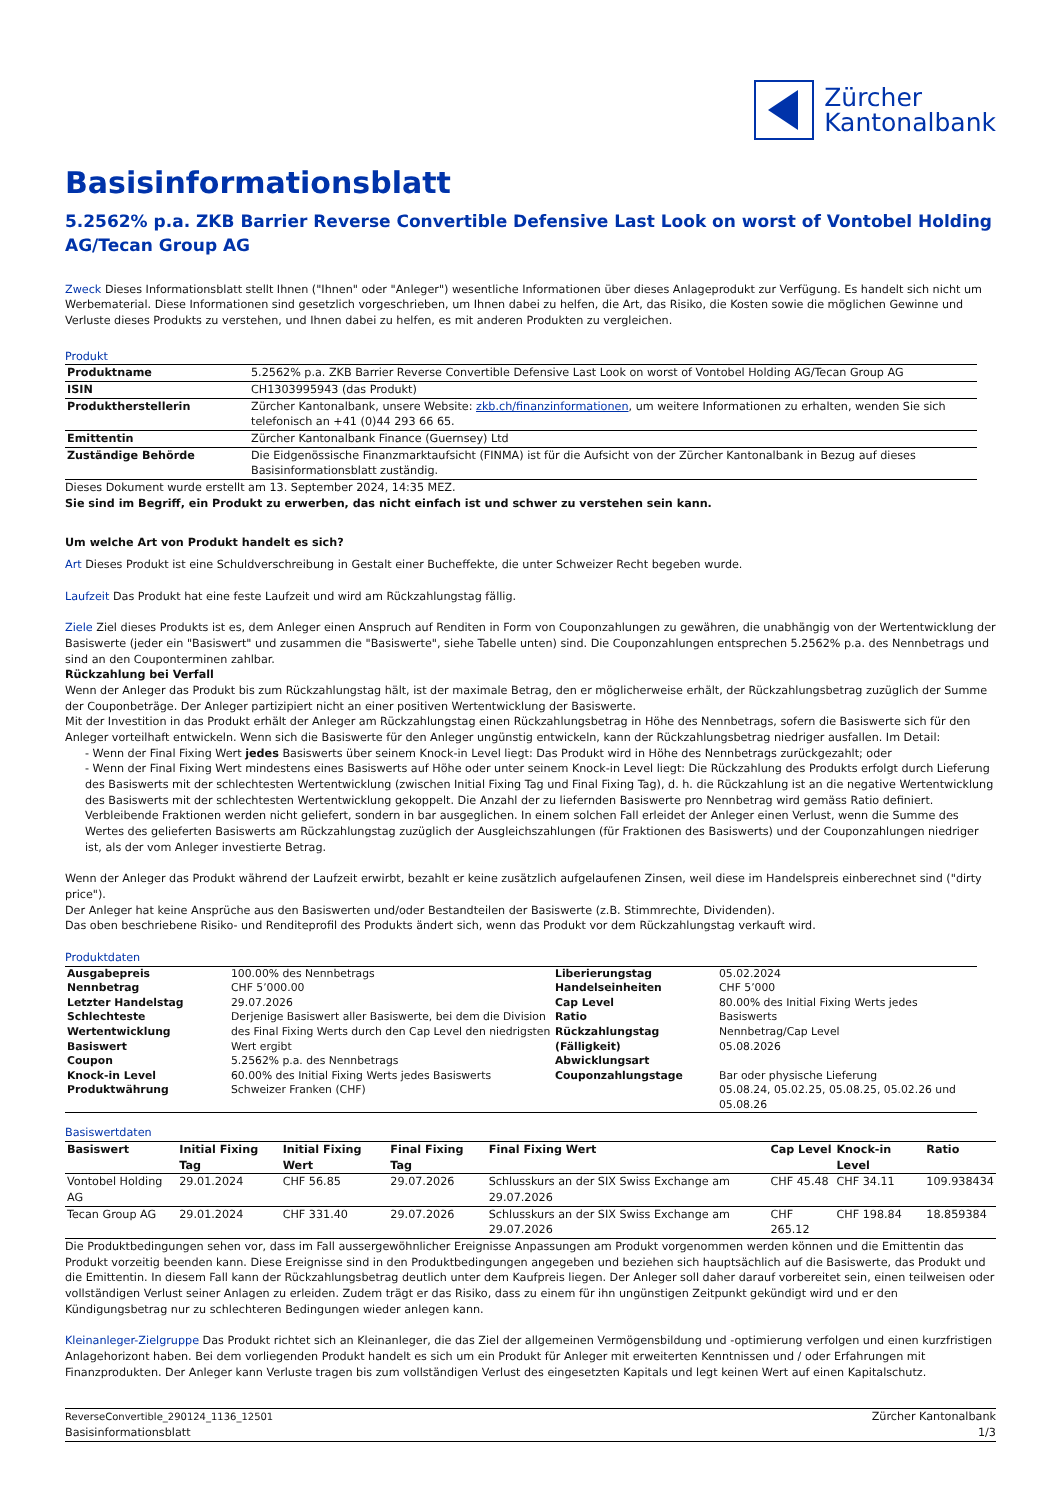Zürcher
Kantonalbank
Basisinformationsblatt
5.2562% p.a. ZKB Barrier Reverse Convertible Defensive Last Look on worst of Vontobel Holding AG/Tecan Group AG
Zweck Dieses Informationsblatt stellt Ihnen ("Ihnen" oder "Anleger") wesentliche Informationen über dieses Anlageprodukt zur Verfügung. Es handelt sich nicht um Werbematerial. Diese Informationen sind gesetzlich vorgeschrieben, um Ihnen dabei zu helfen, die Art, das Risiko, die Kosten sowie die möglichen Gewinne und Verluste dieses Produkts zu verstehen, und Ihnen dabei zu helfen, es mit anderen Produkten zu vergleichen.
Produkt
| Produktname | 5.2562% p.a. ZKB Barrier Reverse Convertible Defensive Last Look on worst of Vontobel Holding AG/Tecan Group AG |
| ISIN | CH1303995943 (das Produkt) |
| Produktherstellerin | Zürcher Kantonalbank, unsere Website: zkb.ch/finanzinformationen , um weitere Informationen zu erhalten, wenden Sie sich telefonisch an +41 (0)44 293 66 65. |
| Emittentin | Zürcher Kantonalbank Finance (Guernsey) Ltd |
| Zuständige Behörde | Die Eidgenössische Finanzmarktaufsicht (FINMA) ist für die Aufsicht von der Zürcher Kantonalbank in Bezug auf dieses Basisinformationsblatt zuständig. |
Dieses Dokument wurde erstellt am 13. September 2024, 14:35 MEZ.
Sie sind im Begriff, ein Produkt zu erwerben, das nicht einfach ist und schwer zu verstehen sein kann.
Um welche Art von Produkt handelt es sich?
Art Dieses Produkt ist eine Schuldverschreibung in Gestalt einer Bucheffekte, die unter Schweizer Recht begeben wurde.
Laufzeit Das Produkt hat eine feste Laufzeit und wird am Rückzahlungstag fällig.
Ziele Ziel dieses Produkts ist es, dem Anleger einen Anspruch auf Renditen in Form von Couponzahlungen zu gewähren, die unabhängig von der Wertentwicklung der Basiswerte (jeder ein "Basiswert" und zusammen die "Basiswerte", siehe Tabelle unten) sind. Die Couponzahlungen entsprechen 5.2562% p.a. des Nennbetrags und sind an den Couponterminen zahlbar.
Rückzahlung bei Verfall
Wenn der Anleger das Produkt bis zum Rückzahlungstag hält, ist der maximale Betrag, den er möglicherweise erhält, der Rückzahlungsbetrag zuzüglich der Summe der Couponbeträge. Der Anleger partizipiert nicht an einer positiven Wertentwicklung der Basiswerte.
Mit der Investition in das Produkt erhält der Anleger am Rückzahlungstag einen Rückzahlungsbetrag in Höhe des Nennbetrags, sofern die Basiswerte sich für den Anleger vorteilhaft entwickeln. Wenn sich die Basiswerte für den Anleger ungünstig entwickeln, kann der Rückzahlungsbetrag niedriger ausfallen. Im Detail:
- Wenn der Final Fixing Wert jedes Basiswerts über seinem Knock-in Level liegt: Das Produkt wird in Höhe des Nennbetrags zurückgezahlt; oder
- Wenn der Final Fixing Wert mindestens eines Basiswerts auf Höhe oder unter seinem Knock-in Level liegt: Die Rückzahlung des Produkts erfolgt durch Lieferung des Basiswerts mit der schlechtesten Wertentwicklung (zwischen Initial Fixing Tag und Final Fixing Tag), d. h. die Rückzahlung ist an die negative Wertentwicklung des Basiswerts mit der schlechtesten Wertentwicklung gekoppelt. Die Anzahl der zu liefernden Basiswerte pro Nennbetrag wird gemäss Ratio definiert. Verbleibende Fraktionen werden nicht geliefert, sondern in bar ausgeglichen. In einem solchen Fall erleidet der Anleger einen Verlust, wenn die Summe des Wertes des gelieferten Basiswerts am Rückzahlungstag zuzüglich der Ausgleichszahlungen (für Fraktionen des Basiswerts) und der Couponzahlungen niedriger ist, als der vom Anleger investierte Betrag.
Wenn der Anleger das Produkt während der Laufzeit erwirbt, bezahlt er keine zusätzlich aufgelaufenen Zinsen, weil diese im Handelspreis einberechnet sind ("dirty price").
Der Anleger hat keine Ansprüche aus den Basiswerten und/oder Bestandteilen der Basiswerte (z.B. Stimmrechte, Dividenden).
Das oben beschriebene Risiko- und Renditeprofil des Produkts ändert sich, wenn das Produkt vor dem Rückzahlungstag verkauft wird.
Produktdaten
| Ausgabepreis Nennbetrag Letzter Handelstag Schlechteste Wertentwicklung Basiswert Coupon Knock-in Level Produktwährung | 100.00% des Nennbetrags CHF 5’000.00 29.07.2026 Derjenige Basiswert aller Basiswerte, bei dem die Division des Final Fixing Werts durch den Cap Level den niedrigsten Wert ergibt 5.2562% p.a. des Nennbetrags 60.00% des Initial Fixing Werts jedes Basiswerts Schweizer Franken (CHF) | Liberierungstag Handelseinheiten Cap Level Ratio Rückzahlungstag (Fälligkeit) Abwicklungsart Couponzahlungstage | 05.02.2024 CHF 5’000 80.00% des Initial Fixing Werts jedes Basiswerts Nennbetrag/Cap Level 05.08.2026 Bar oder physische Lieferung 05.08.24, 05.02.25, 05.08.25, 05.02.26 und 05.08.26 |
Basiswertdaten
| Basiswert | Initial Fixing Tag | Initial Fixing Wert | Final Fixing Tag | Final Fixing Wert | Cap Level | Knock-in Level | Ratio |
| --- | --- | --- | --- | --- | --- | --- | --- |
| Vontobel Holding AG | 29.01.2024 | CHF 56.85 | 29.07.2026 | Schlusskurs an der SIX Swiss Exchange am 29.07.2026 | CHF 45.48 | CHF 34.11 | 109.938434 |
| Tecan Group AG | 29.01.2024 | CHF 331.40 | 29.07.2026 | Schlusskurs an der SIX Swiss Exchange am 29.07.2026 | CHF 265.12 | CHF 198.84 | 18.859384 |
Die Produktbedingungen sehen vor, dass im Fall aussergewöhnlicher Ereignisse Anpassungen am Produkt vorgenommen werden können und die Emittentin das Produkt vorzeitig beenden kann. Diese Ereignisse sind in den Produktbedingungen angegeben und beziehen sich hauptsächlich auf die Basiswerte, das Produkt und die Emittentin. In diesem Fall kann der Rückzahlungsbetrag deutlich unter dem Kaufpreis liegen. Der Anleger soll daher darauf vorbereitet sein, einen teilweisen oder vollständigen Verlust seiner Anlagen zu erleiden. Zudem trägt er das Risiko, dass zu einem für ihn ungünstigen Zeitpunkt gekündigt wird und er den Kündigungsbetrag nur zu schlechteren Bedingungen wieder anlegen kann.
Kleinanleger-Zielgruppe Das Produkt richtet sich an Kleinanleger, die das Ziel der allgemeinen Vermögensbildung und -optimierung verfolgen und einen kurzfristigen Anlagehorizont haben. Bei dem vorliegenden Produkt handelt es sich um ein Produkt für Anleger mit erweiterten Kenntnissen und / oder Erfahrungen mit Finanzprodukten. Der Anleger kann Verluste tragen bis zum vollständigen Verlust des eingesetzten Kapitals und legt keinen Wert auf einen Kapitalschutz.
ReverseConvertible_290124_1136_12501
Basisinformationsblatt
Zürcher Kantonalbank
1/3